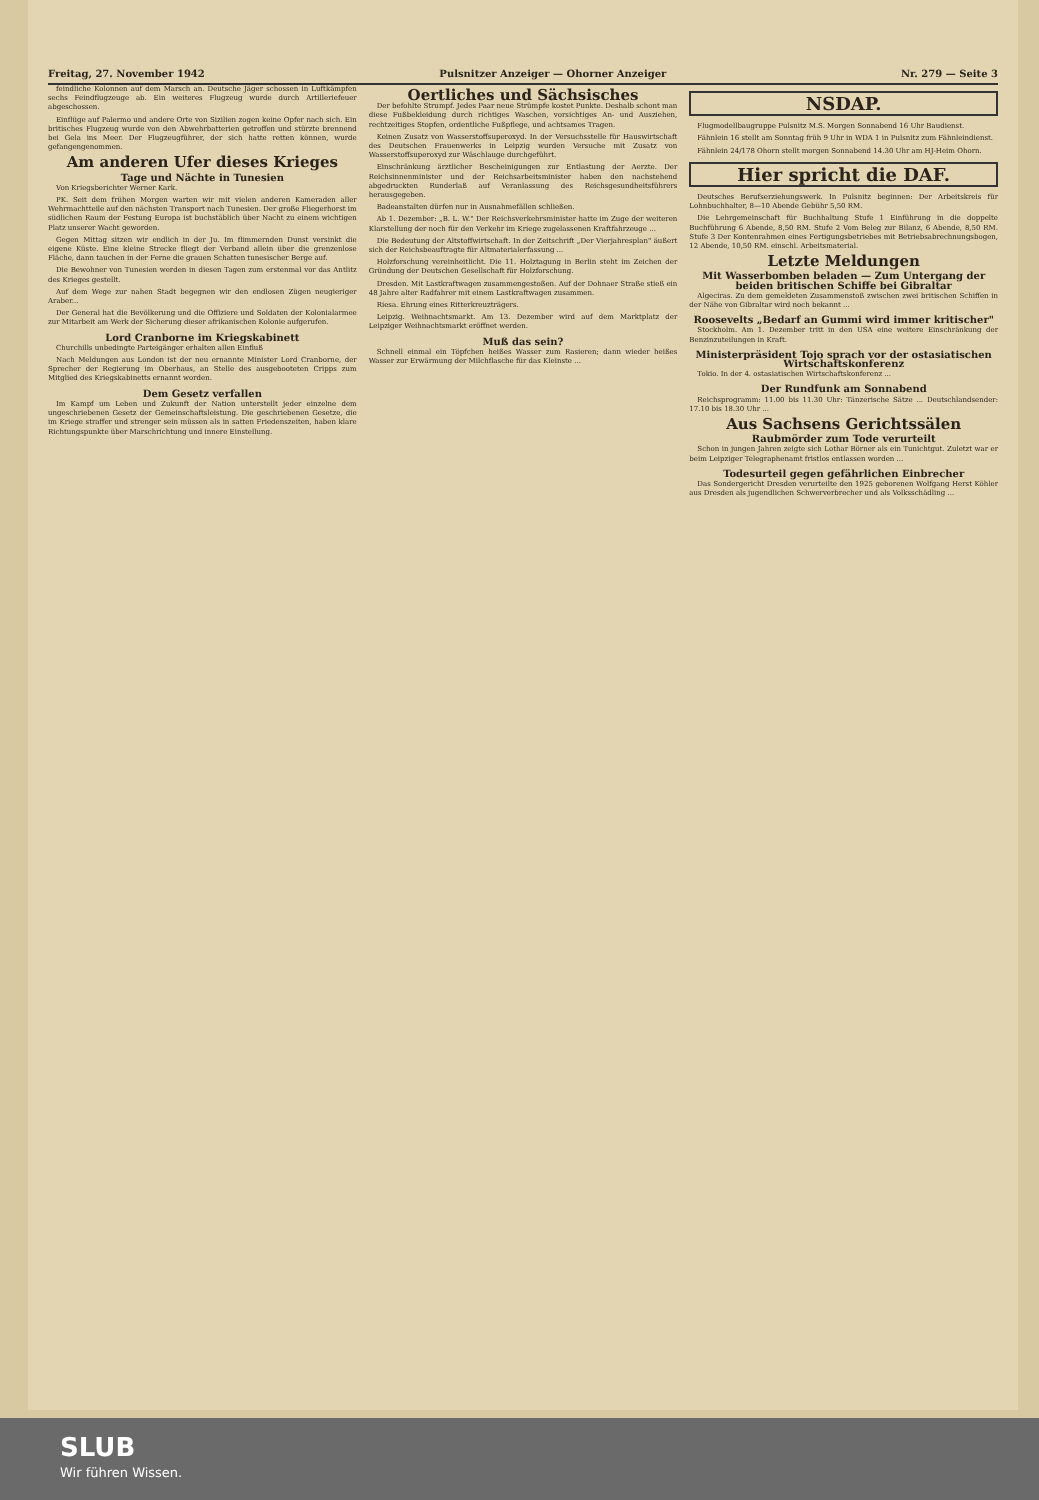Freitag, 27. November 1942 Pulsnitzer Anzeiger — Ohorner Anzeiger Nr. 279 — Seite 3
feindliche Kolonnen auf dem Marsch an. Deutsche Jäger schossen in Luftkämpfen sechs Feindflugzeuge ab. Ein weiteres Flugzeug wurde durch Artilleriefeuer abgeschossen.
Einflüge auf Palermo und andere Orte von Sizilien zogen keine Opfer nach sich. Ein britisches Flugzeug wurde von den Abwehrbatterien getroffen und stürzte brennend bei Gela ins Meer. Der Flugzeugführer, der sich hatte retten können, wurde gefangengenommen.
Am anderen Ufer dieses Krieges
Tage und Nächte in Tunesien
Von Kriegsberichter Werner Kark.
PK. Seit dem frühen Morgen warten wir mit vielen anderen Kameraden aller Wehrmachtteile auf den nächsten Transport nach Tunesien. Der große Fliegerhorst im südlichen Raum der Festung Europa ist buchstäblich über Nacht zu einem wichtigen Platz unserer Wacht geworden.
Gegen Mittag sitzen wir endlich in der Ju. Im flimmernden Dunst versinkt die eigene Küste. Eine kleine Strecke fliegt der Verband allein über die grenzenlose Fläche, dann tauchen in der Ferne die grauen Schatten tunesischer Berge auf.
Die Bewohner von Tunesien werden in diesen Tagen zum erstenmal vor das Antlitz des Krieges gestellt.
Auf dem Wege zur nahen Stadt begegnen wir den endlosen Zügen neugieriger Araber...
Der General hat die Bevölkerung und die Offiziere und Soldaten der Kolonialarmee zur Mitarbeit am Werk der Sicherung dieser afrikanischen Kolonie aufgerufen.
Lord Cranborne im Kriegskabinett
Churchills unbedingte Parteigänger erhalten allen Einfluß
Nach Meldungen aus London ist der neu ernannte Minister Lord Cranborne, der Sprecher der Regierung im Oberhaus, an Stelle des ausgebooteten Cripps zum Mitglied des Kriegskabinetts ernannt worden.
Dem Gesetz verfallen
Im Kampf um Leben und Zukunft der Nation unterstellt jeder einzelne dem ungeschriebenen Gesetz der Gemeinschaftsleistung. Die geschriebenen Gesetze, die im Kriege straffer und strenger sein müssen als in satten Friedenszeiten, haben klare Richtungspunkte über Marschrichtung und innere Einstellung.
Oertliches und Sächsisches
Der befohlte Strumpf. Jedes Paar neue Strümpfe kostet Punkte. Deshalb schont man diese Fußbekleidung durch richtiges Waschen, vorsichtiges An- und Ausziehen, rechtzeitiges Stopfen, ordentliche Fußpflege, und achtsames Tragen.
Keinen Zusatz von Wasserstoffsuperoxyd. In der Versuchsstelle für Hauswirtschaft des Deutschen Frauenwerks in Leipzig wurden Versuche mit Zusatz von Wasserstoffsuperoxyd zur Wäschlauge durchgeführt.
Einschränkung ärztlicher Bescheinigungen zur Entlastung der Aerzte. Der Reichsinnenminister und der Reichsarbeitsminister haben den nachstehend abgedruckten Runderlaß auf Veranlassung des Reichsgesundheitsführers herausgegeben.
Badeanstalten dürfen nur in Ausnahmefällen schließen.
Ab 1. Dezember: „B. L. W." Der Reichsverkehrsminister hatte im Zuge der weiteren Klarstellung der noch für den Verkehr im Kriege zugelassenen Kraftfahrzeuge ...
Die Bedeutung der Altstoffwirtschaft. In der Zeitschrift „Der Vierjahresplan" äußert sich der Reichsbeauftragte für Altmaterialerfassung ...
Holzforschung vereinheitlicht. Die 11. Holztagung in Berlin steht im Zeichen der Gründung der Deutschen Gesellschaft für Holzforschung.
Dresden. Mit Lastkraftwagen zusammengestoßen. Auf der Dohnaer Straße stieß ein 48 Jahre alter Radfahrer mit einem Lastkraftwagen zusammen.
Riesa. Ehrung eines Ritterkreuzträgers.
Leipzig. Weihnachtsmarkt. Am 13. Dezember wird auf dem Marktplatz der Leipziger Weihnachtsmarkt eröffnet werden.
Muß das sein?
Schnell einmal ein Töpfchen heißes Wasser zum Rasieren; dann wieder heißes Wasser zur Erwärmung der Milchflasche für das Kleinste ...
NSDAP.
Flugmodellbaugruppe Pulsnitz M.S. Morgen Sonnabend 16 Uhr Baudienst.
Fähnlein 16 stellt am Sonntag früh 9 Uhr in WDA 1 in Pulsnitz zum Fähnleindienst.
Fähnlein 24/178 Ohorn stellt morgen Sonnabend 14.30 Uhr am HJ-Heim Ohorn.
Hier spricht die DAF.
Deutsches Berufserziehungswerk. In Pulsnitz beginnen: Der Arbeitskreis für Lohnbuchhalter, 8—10 Abende Gebühr 5,50 RM.
Die Lehrgemeinschaft für Buchhaltung Stufe 1 Einführung in die doppelte Buchführung 6 Abende, 8,50 RM. Stufe 2 Vom Beleg zur Bilanz, 6 Abende, 8,50 RM. Stufe 3 Der Kontenrahmen eines Fertigungsbetriebes mit Betriebsabrechnungsbogen, 12 Abende, 10,50 RM. einschl. Arbeitsmaterial.
Letzte Meldungen
Mit Wasserbomben beladen — Zum Untergang der beiden britischen Schiffe bei Gibraltar
Algeciras. Zu dem gemeldeten Zusammenstoß zwischen zwei britischen Schiffen in der Nähe von Gibraltar wird noch bekannt ...
Roosevelts „Bedarf an Gummi wird immer kritischer"
Stockholm. Am 1. Dezember tritt in den USA eine weitere Einschränkung der Benzinzuteilungen in Kraft.
Ministerpräsident Tojo sprach vor der ostasiatischen Wirtschaftskonferenz
Tokio. In der 4. ostasiatischen Wirtschaftskonferenz ...
Der Rundfunk am Sonnabend
Reichsprogramm: 11.00 bis 11.30 Uhr: Tänzerische Sätze ... Deutschlandsender: 17.10 bis 18.30 Uhr ...
Aus Sachsens Gerichtssälen
Raubmörder zum Tode verurteilt
Schon in jungen Jahren zeigte sich Lothar Börner als ein Tunichtgut. Zuletzt war er beim Leipziger Telegraphenamt fristlos entlassen worden ...
Todesurteil gegen gefährlichen Einbrecher
Das Sondergericht Dresden verurteilte den 1925 geborenen Wolfgang Herst Köhler aus Dresden als jugendlichen Schwerverbrecher und als Volksschädling ...
SLUB
Wir führen Wissen.